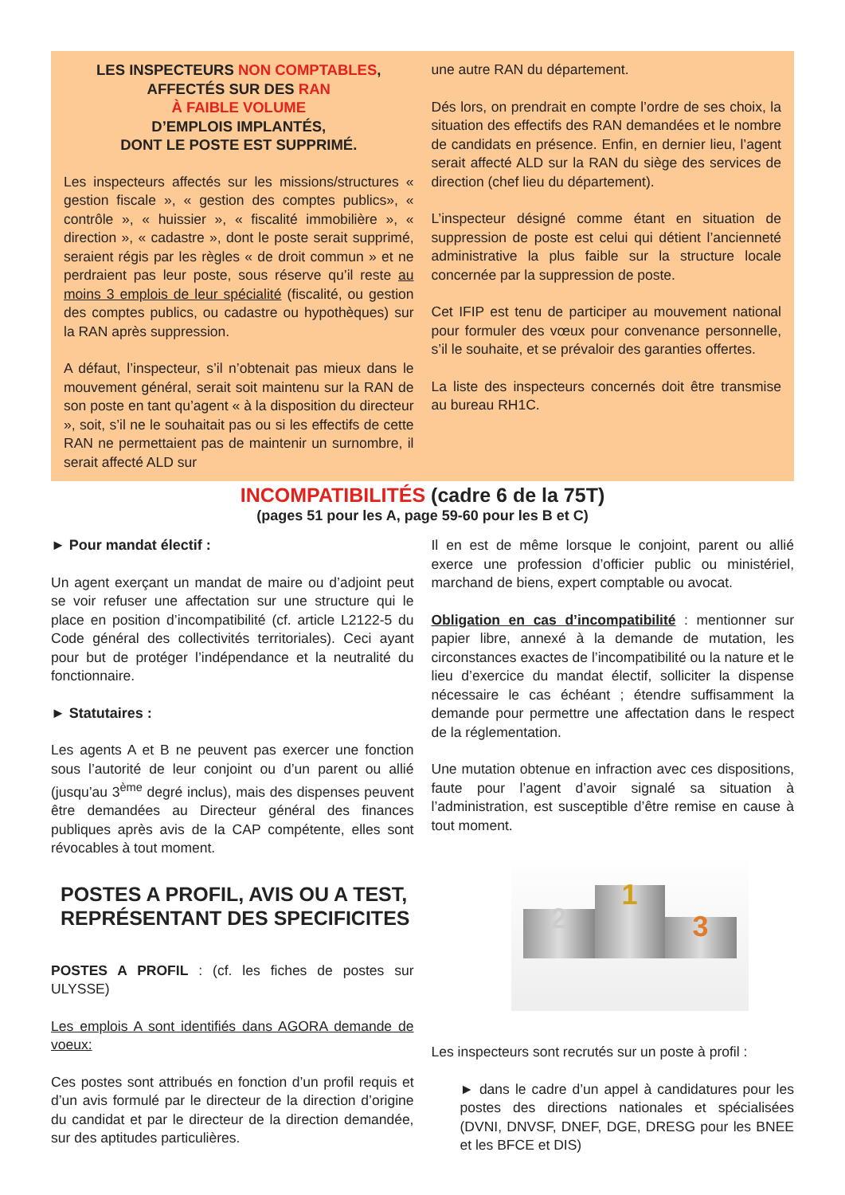LES INSPECTEURS NON COMPTABLES,
AFFECTÉS SUR DES RAN
À FAIBLE VOLUME
D’EMPLOIS IMPLANTÉS,
DONT LE POSTE EST SUPPRIMÉ.
Les inspecteurs affectés sur les missions/structures « gestion fiscale », « gestion des comptes publics», « contrôle », « huissier », « fiscalité immobilière », « direction », « cadastre », dont le poste serait supprimé, seraient régis par les règles « de droit commun » et ne perdraient pas leur poste, sous réserve qu’il reste au moins 3 emplois de leur spécialité (fiscalité, ou gestion des comptes publics, ou cadastre ou hypothèques) sur la RAN après suppression.
A défaut, l’inspecteur, s’il n’obtenait pas mieux dans le mouvement général, serait soit maintenu sur la RAN de son poste en tant qu’agent « à la disposition du directeur », soit, s’il ne le souhaitait pas ou si les effectifs de cette RAN ne permettaient pas de maintenir un surnombre, il serait affecté ALD sur
une autre RAN du département.
Dés lors, on prendrait en compte l’ordre de ses choix, la situation des effectifs des RAN demandées et le nombre de candidats en présence. Enfin, en dernier lieu, l’agent serait affecté ALD sur la RAN du siège des services de direction (chef lieu du département).
L’inspecteur désigné comme étant en situation de suppression de poste est celui qui détient l’ancienneté administrative la plus faible sur la structure locale concernée par la suppression de poste.
Cet IFIP est tenu de participer au mouvement national pour formuler des vœux pour convenance personnelle, s’il le souhaite, et se prévaloir des garanties offertes.
La liste des inspecteurs concernés doit être transmise au bureau RH1C.
INCOMPATIBILITÉS (cadre 6 de la 75T)
(pages 51 pour les A, page 59-60 pour les B et C)
► Pour mandat électif :
Un agent exerçant un mandat de maire ou d’adjoint peut se voir refuser une affectation sur une structure qui le place en position d’incompatibilité (cf. article L2122-5 du Code général des collectivités territoriales). Ceci ayant pour but de protéger l’indépendance et la neutralité du fonctionnaire.
► Statutaires :
Les agents A et B ne peuvent pas exercer une fonction sous l’autorité de leur conjoint ou d’un parent ou allié (jusqu’au 3<sup>ème</sup> degré inclus), mais des dispenses peuvent être demandées au Directeur général des finances publiques après avis de la CAP compétente, elles sont révocables à tout moment.
POSTES A PROFIL, AVIS OU A TEST,
REPRÉSENTANT DES SPECIFICITES
POSTES A PROFIL : (cf. les fiches de postes sur ULYSSE)
Les emplois A sont identifiés dans AGORA demande de voeux:
Ces postes sont attribués en fonction d’un profil requis et d’un avis formulé par le directeur de la direction d’origine du candidat et par le directeur de la direction demandée, sur des aptitudes particulières.
Il en est de même lorsque le conjoint, parent ou allié exerce une profession d’officier public ou ministériel, marchand de biens, expert comptable ou avocat.
Obligation en cas d’incompatibilité : mentionner sur papier libre, annexé à la demande de mutation, les circonstances exactes de l’incompatibilité ou la nature et le lieu d’exercice du mandat électif, solliciter la dispense nécessaire le cas échéant ; étendre suffisamment la demande pour permettre une affectation dans le respect de la réglementation.
Une mutation obtenue en infraction avec ces dispositions, faute pour l’agent d’avoir signalé sa situation à l’administration, est susceptible d’être remise en cause à tout moment.
2
1
3
Les inspecteurs sont recrutés sur un poste à profil :
► dans le cadre d’un appel à candidatures pour les postes des directions nationales et spécialisées (DVNI, DNVSF, DNEF, DGE, DRESG pour les BNEE et les BFCE et DIS)